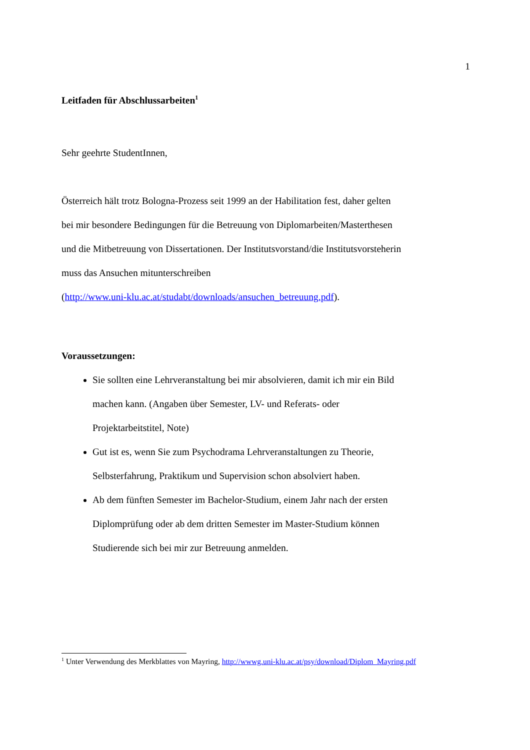1
Leitfaden für Abschlussarbeiten<sup>1</sup>
Sehr geehrte StudentInnen,
Österreich hält trotz Bologna-Prozess seit 1999 an der Habilitation fest, daher gelten bei mir besondere Bedingungen für die Betreuung von Diplomarbeiten/Masterthesen und die Mitbetreuung von Dissertationen. Der Institutsvorstand/die Institutsvorsteherin muss das Ansuchen mitunterschreiben
(http://www.uni-klu.ac.at/studabt/downloads/ansuchen_betreuung.pdf).
Voraussetzungen:
Sie sollten eine Lehrveranstaltung bei mir absolvieren, damit ich mir ein Bild machen kann. (Angaben über Semester, LV- und Referats- oder Projektarbeitstitel, Note)
Gut ist es, wenn Sie zum Psychodrama Lehrveranstaltungen zu Theorie, Selbsterfahrung, Praktikum und Supervision schon absolviert haben.
Ab dem fünften Semester im Bachelor-Studium, einem Jahr nach der ersten Diplomprüfung oder ab dem dritten Semester im Master-Studium können Studierende sich bei mir zur Betreuung anmelden.
<sup>1</sup> Unter Verwendung des Merkblattes von Mayring, http://wwwg.uni-klu.ac.at/psy/download/Diplom_Mayring.pdf